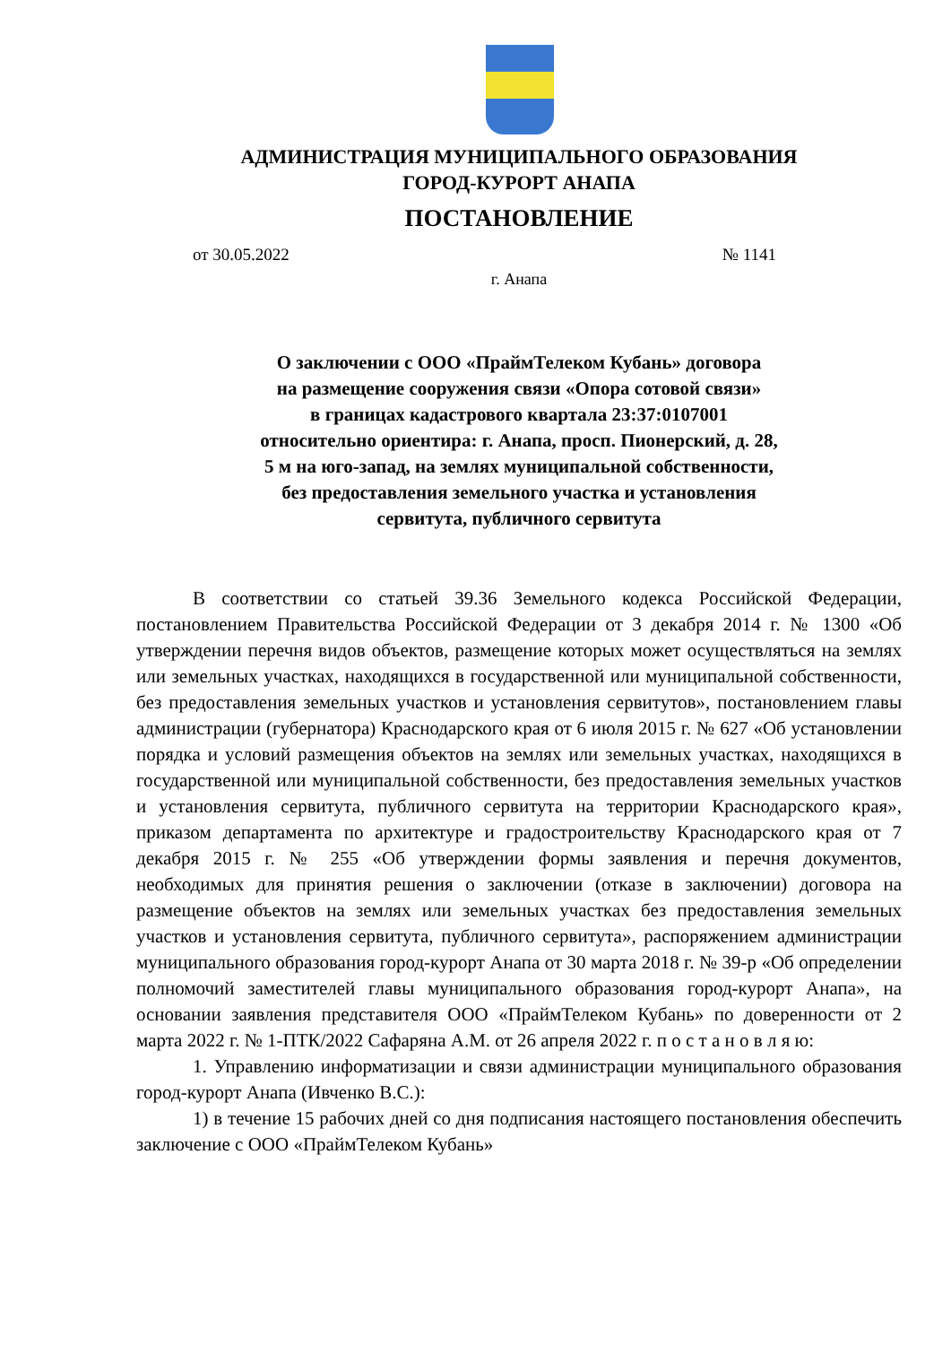АДМИНИСТРАЦИЯ МУНИЦИПАЛЬНОГО ОБРАЗОВАНИЯ
ГОРОД-КУРОРТ АНАПА
ПОСТАНОВЛЕНИЕ
от 30.05.2022 № 1141
г. Анапа
О заключении с ООО «ПраймТелеком Кубань» договора
на размещение сооружения связи «Опора сотовой связи»
в границах кадастрового квартала 23:37:0107001
относительно ориентира: г. Анапа, просп. Пионерский, д. 28,
5 м на юго-запад, на землях муниципальной собственности,
без предоставления земельного участка и установления
сервитута, публичного сервитута
В соответствии со статьей 39.36 Земельного кодекса Российской Федерации, постановлением Правительства Российской Федерации от 3 декабря 2014 г. № 1300 «Об утверждении перечня видов объектов, размещение которых может осуществляться на землях или земельных участках, находящихся в государственной или муниципальной собственности, без предоставления земельных участков и установления сервитутов», постановлением главы администрации (губернатора) Краснодарского края от 6 июля 2015 г. № 627 «Об установлении порядка и условий размещения объектов на землях или земельных участках, находящихся в государственной или муниципальной собственности, без предоставления земельных участков и установления сервитута, публичного сервитута на территории Краснодарского края», приказом департамента по архитектуре и градостроительству Краснодарского края от 7 декабря 2015 г. № 255 «Об утверждении формы заявления и перечня документов, необходимых для принятия решения о заключении (отказе в заключении) договора на размещение объектов на землях или земельных участках без предоставления земельных участков и установления сервитута, публичного сервитута», распоряжением администрации муниципального образования город-курорт Анапа от 30 марта 2018 г. № 39-р «Об определении полномочий заместителей главы муниципального образования город-курорт Анапа», на основании заявления представителя ООО «ПраймТелеком Кубань» по доверенности от 2 марта 2022 г. № 1-ПТК/2022 Сафаряна А.М. от 26 апреля 2022 г. п о с т а н о в л я ю:
1. Управлению информатизации и связи администрации муниципального образования город-курорт Анапа (Ивченко В.С.):
1) в течение 15 рабочих дней со дня подписания настоящего постановления обеспечить заключение с ООО «ПраймТелеком Кубань»